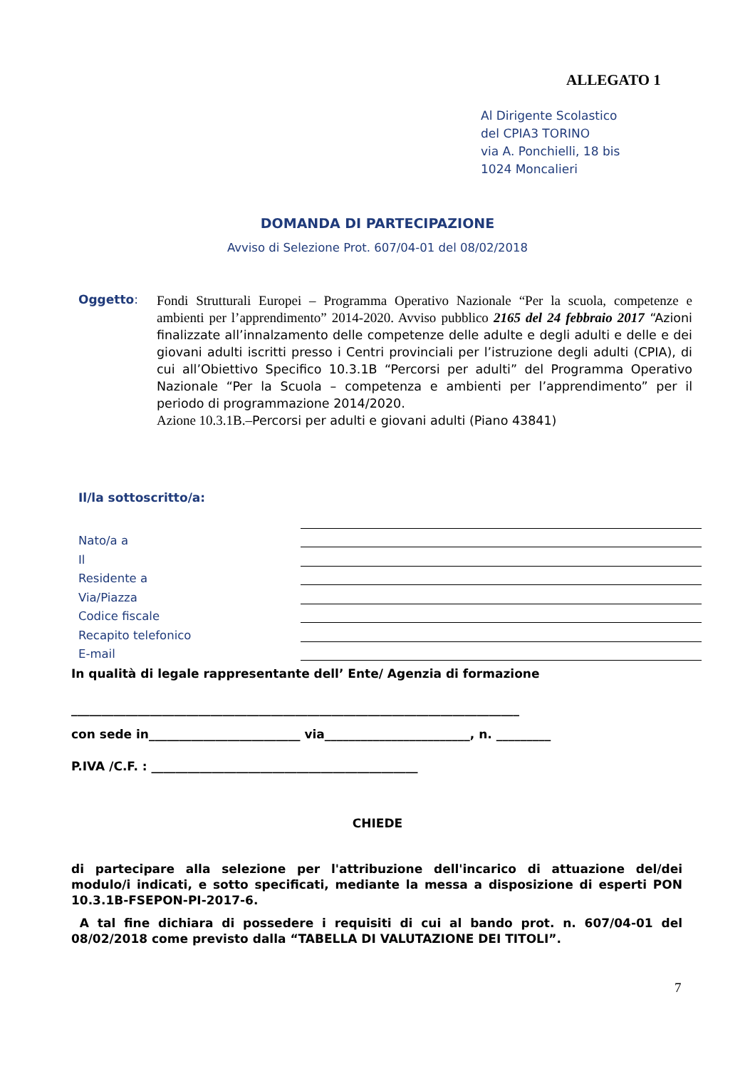ALLEGATO 1
Al Dirigente Scolastico
del CPIA3 TORINO
via A. Ponchielli, 18 bis
1024 Moncalieri
DOMANDA DI PARTECIPAZIONE
Avviso di Selezione Prot. 607/04-01 del 08/02/2018
Oggetto:
Fondi Strutturali Europei – Programma Operativo Nazionale “Per la scuola, competenze e ambienti per l’apprendimento” 2014-2020. Avviso pubblico 2165 del 24 febbraio 2017 “Azioni finalizzate all’innalzamento delle competenze delle adulte e degli adulti e delle e dei giovani adulti iscritti presso i Centri provinciali per l’istruzione degli adulti (CPIA), di cui all’Obiettivo Specifico 10.3.1B “Percorsi per adulti” del Programma Operativo Nazionale “Per la Scuola – competenza e ambienti per l’apprendimento” per il periodo di programmazione 2014/2020.
Azione 10.3.1B.–Percorsi per adulti e giovani adulti (Piano 43841)
Il/la sottoscritto/a:
Nato/a a
Il
Residente a
Via/Piazza
Codice fiscale
Recapito telefonico
E-mail
In qualità di legale rappresentante dell’ Ente/ Agenzia di formazione
__________________________________________________________________________
con sede in_________________________ via________________________, n. _________
P.IVA /C.F. : ____________________________________________
CHIEDE
di partecipare alla selezione per l'attribuzione dell'incarico di attuazione del/dei modulo/i indicati, e sotto specificati, mediante la messa a disposizione di esperti PON 10.3.1B-FSEPON-PI-2017-6.
A tal fine dichiara di possedere i requisiti di cui al bando prot. n. 607/04-01 del 08/02/2018 come previsto dalla “TABELLA DI VALUTAZIONE DEI TITOLI”.
7